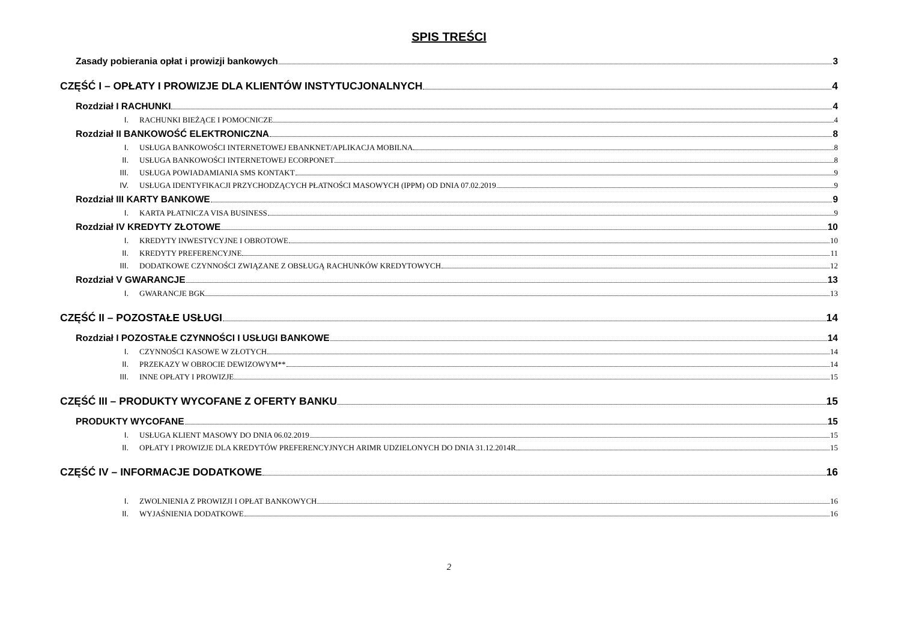SPIS TREŚCI
Zasady pobierania opłat i prowizji bankowych 3
CZĘŚĆ I – OPŁATY I PROWIZJE DLA KLIENTÓW INSTYTUCJONALNYCH 4
Rozdział I RACHUNKI 4
I. RACHUNKI BIEŻĄCE I POMOCNICZE 4
Rozdział II BANKOWOŚĆ ELEKTRONICZNA 8
I. USŁUGA BANKOWOŚCI INTERNETOWEJ EBANKNET/APLIKACJA MOBILNA 8
II. USŁUGA BANKOWOŚCI INTERNETOWEJ ECORPONET 8
III. USŁUGA POWIADAMIANIA SMS KONTAKT 9
IV. USŁUGA IDENTYFIKACJI PRZYCHODZĄCYCH PŁATNOŚCI MASOWYCH (IPPM) OD DNIA 07.02.2019 9
Rozdział III KARTY BANKOWE 9
I. KARTA PŁATNICZA VISA BUSINESS 9
Rozdział IV KREDYTY ZŁOTOWE 10
I. KREDYTY INWESTYCYJNE I OBROTOWE 10
II. KREDYTY PREFERENCYJNE 11
III. DODATKOWE CZYNNOŚCI ZWIĄZANE Z OBSŁUGĄ RACHUNKÓW KREDYTOWYCH 12
Rozdział V GWARANCJE 13
I. GWARANCJE BGK 13
CZĘŚĆ II – POZOSTAŁE USŁUGI 14
Rozdział I POZOSTAŁE CZYNNOŚCI I USŁUGI BANKOWE 14
I. CZYNNOŚCI KASOWE W ZŁOTYCH 14
II. PRZEKAZY W OBROCIE DEWIZOWYM** 14
III. INNE OPŁATY I PROWIZJE 15
CZĘŚĆ III – PRODUKTY WYCOFANE Z OFERTY BANKU 15
PRODUKTY WYCOFANE 15
I. USŁUGA KLIENT MASOWY DO DNIA 06.02.2019 15
II. OPŁATY I PROWIZJE DLA KREDYTÓW PREFERENCYJNYCH ARIMR UDZIELONYCH DO DNIA 31.12.2014R. 15
CZĘŚĆ IV – INFORMACJE DODATKOWE 16
I. ZWOLNIENIA Z PROWIZJI I OPŁAT BANKOWYCH 16
II. WYJAŚNIENIA DODATKOWE 16
2